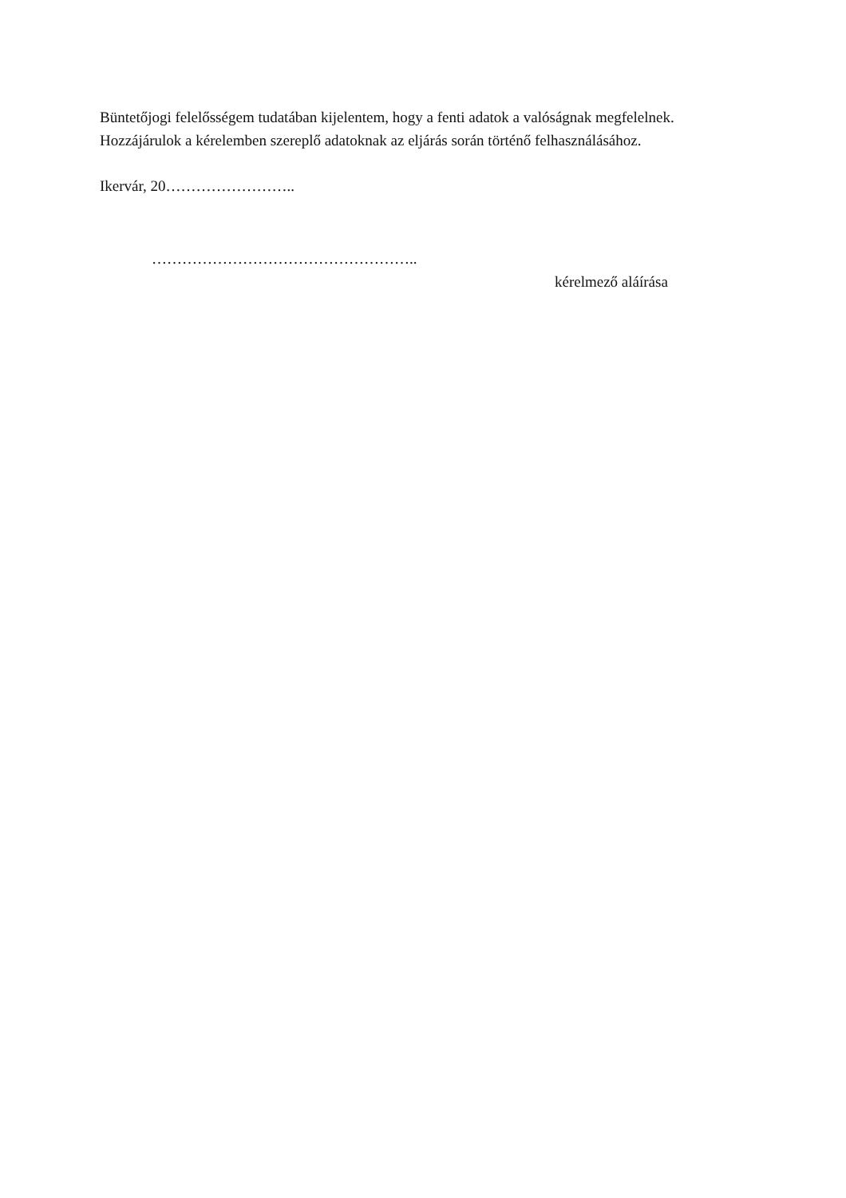Büntetőjogi felelősségem tudatában kijelentem, hogy a fenti adatok a valóságnak megfelelnek.
Hozzájárulok a kérelemben szereplő adatoknak az eljárás során történő felhasználásához.
Ikervár, 20……………………..
……………………………………………..
kérelmező aláírása